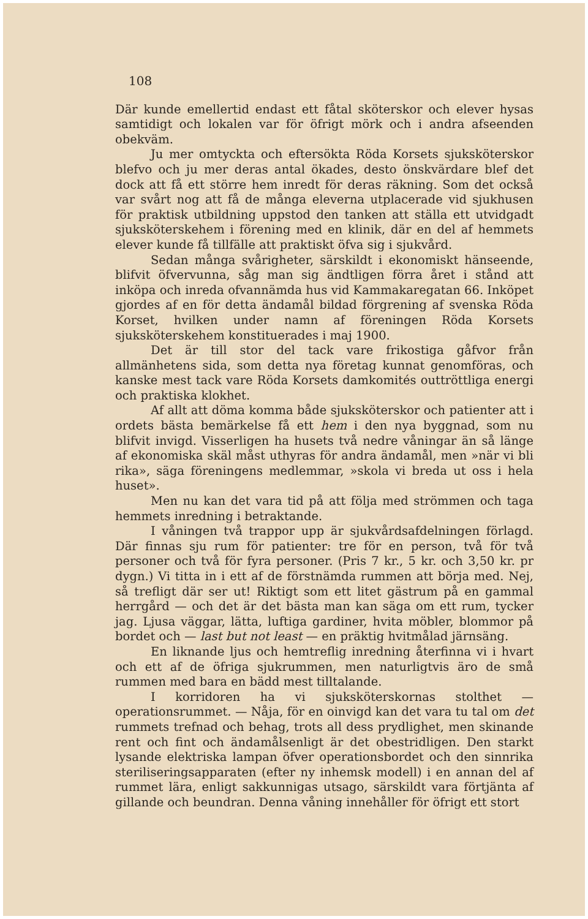108
Där kunde emellertid endast ett fåtal sköterskor och elever hysas samtidigt och lokalen var för öfrigt mörk och i andra afseenden obekväm.
Ju mer omtyckta och eftersökta Röda Korsets sjuksköterskor blefvo och ju mer deras antal ökades, desto önskvärdare blef det dock att få ett större hem inredt för deras räkning. Som det också var svårt nog att få de många eleverna utplacerade vid sjukhusen för praktisk utbildning uppstod den tanken att ställa ett utvidgadt sjuksköterskehem i förening med en klinik, där en del af hemmets elever kunde få tillfälle att praktiskt öfva sig i sjukvård.
Sedan många svårigheter, särskildt i ekonomiskt hänseende, blifvit öfvervunna, såg man sig ändtligen förra året i stånd att inköpa och inreda ofvannämda hus vid Kammakaregatan 66. Inköpet gjordes af en för detta ändamål bildad förgrening af svenska Röda Korset, hvilken under namn af föreningen Röda Korsets sjuksköterskehem konstituerades i maj 1900.
Det är till stor del tack vare frikostiga gåfvor från allmänhetens sida, som detta nya företag kunnat genomföras, och kanske mest tack vare Röda Korsets damkomités outtröttliga energi och praktiska klokhet.
Af allt att döma komma både sjuksköterskor och patienter att i ordets bästa bemärkelse få ett hem i den nya byggnad, som nu blifvit invigd. Visserligen ha husets två nedre våningar än så länge af ekonomiska skäl måst uthyras för andra ändamål, men »när vi bli rika», säga föreningens medlemmar, »skola vi breda ut oss i hela huset».
Men nu kan det vara tid på att följa med strömmen och taga hemmets inredning i betraktande.
I våningen två trappor upp är sjukvårdsafdelningen förlagd. Där finnas sju rum för patienter: tre för en person, två för två personer och två för fyra personer. (Pris 7 kr., 5 kr. och 3,50 kr. pr dygn.) Vi titta in i ett af de förstnämda rummen att börja med. Nej, så trefligt där ser ut! Riktigt som ett litet gästrum på en gammal herrgård — och det är det bästa man kan säga om ett rum, tycker jag. Ljusa väggar, lätta, luftiga gardiner, hvita möbler, blommor på bordet och — last but not least — en präktig hvitmålad järnsäng.
En liknande ljus och hemtreflig inredning återfinna vi i hvart och ett af de öfriga sjukrummen, men naturligtvis äro de små rummen med bara en bädd mest tilltalande.
I korridoren ha vi sjuksköterskornas stolthet — operationsrummet. — Nåja, för en oinvigd kan det vara tu tal om det rummets trefnad och behag, trots all dess prydlighet, men skinande rent och fint och ändamålsenligt är det obestridligen. Den starkt lysande elektriska lampan öfver operationsbordet och den sinnrika steriliseringsapparaten (efter ny inhemsk modell) i en annan del af rummet lära, enligt sakkunnigas utsago, särskildt vara förtjänta af gillande och beundran. Denna våning innehåller för öfrigt ett stort